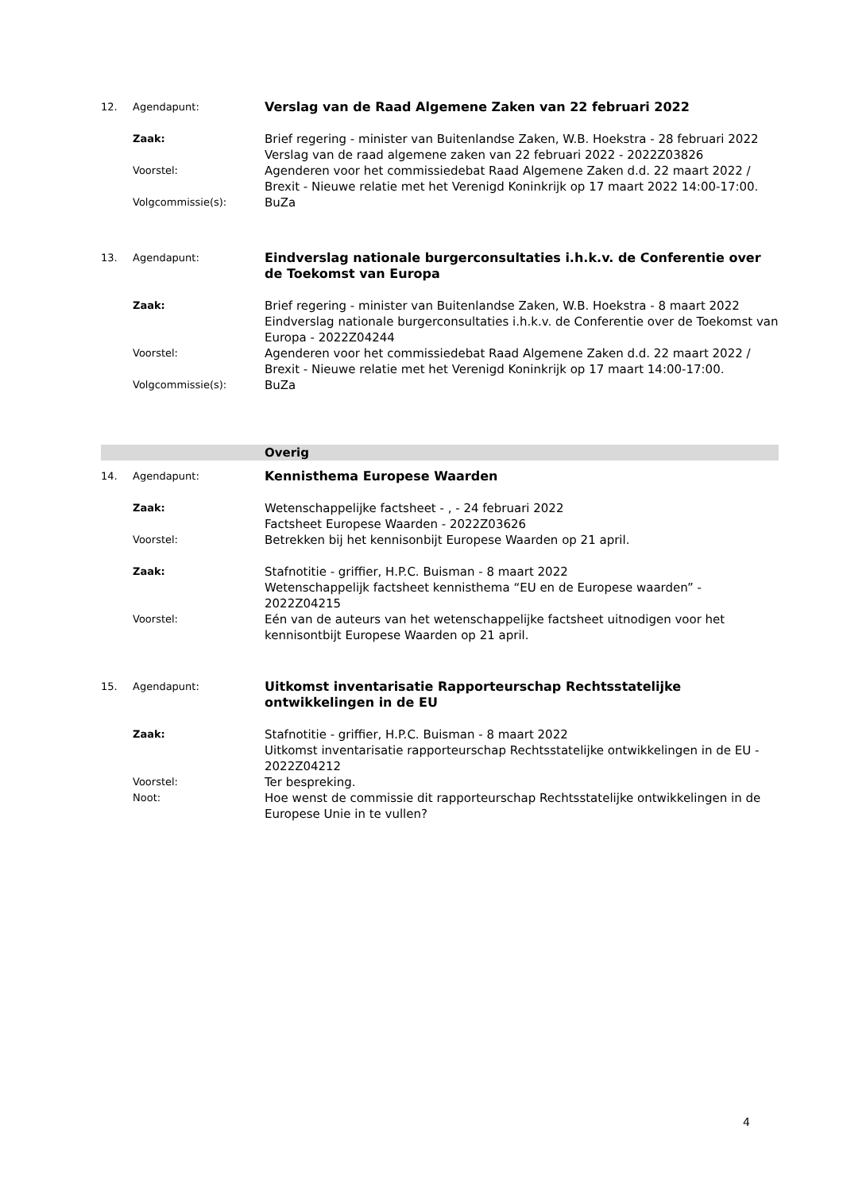12. Agendapunt: Verslag van de Raad Algemene Zaken van 22 februari 2022
Zaak: Brief regering - minister van Buitenlandse Zaken, W.B. Hoekstra - 28 februari 2022
Verslag van de raad algemene zaken van 22 februari 2022 - 2022Z03826
Voorstel: Agenderen voor het commissiedebat Raad Algemene Zaken d.d. 22 maart 2022 / Brexit - Nieuwe relatie met het Verenigd Koninkrijk op 17 maart 2022 14:00-17:00.
Volgcommissie(s): BuZa
13. Agendapunt: Eindverslag nationale burgerconsultaties i.h.k.v. de Conferentie over de Toekomst van Europa
Zaak: Brief regering - minister van Buitenlandse Zaken, W.B. Hoekstra - 8 maart 2022
Eindverslag nationale burgerconsultaties i.h.k.v. de Conferentie over de Toekomst van Europa - 2022Z04244
Voorstel: Agenderen voor het commissiedebat Raad Algemene Zaken d.d. 22 maart 2022 / Brexit - Nieuwe relatie met het Verenigd Koninkrijk op 17 maart 14:00-17:00.
Volgcommissie(s): BuZa
Overig
14. Agendapunt: Kennisthema Europese Waarden
Zaak: Wetenschappelijke factsheet - , - 24 februari 2022
Factsheet Europese Waarden - 2022Z03626
Voorstel: Betrekken bij het kennisonbijt Europese Waarden op 21 april.
Zaak: Stafnotitie - griffier, H.P.C. Buisman - 8 maart 2022
Wetenschappelijk factsheet kennisthema “EU en de Europese waarden” - 2022Z04215
Voorstel: Eén van de auteurs van het wetenschappelijke factsheet uitnodigen voor het kennisontbijt Europese Waarden op 21 april.
15. Agendapunt: Uitkomst inventarisatie Rapporteurschap Rechtsstatelijke ontwikkelingen in de EU
Zaak: Stafnotitie - griffier, H.P.C. Buisman - 8 maart 2022
Uitkomst inventarisatie rapporteurschap Rechtsstatelijke ontwikkelingen in de EU - 2022Z04212
Voorstel: Ter bespreking.
Noot: Hoe wenst de commissie dit rapporteurschap Rechtsstatelijke ontwikkelingen in de Europese Unie in te vullen?
4